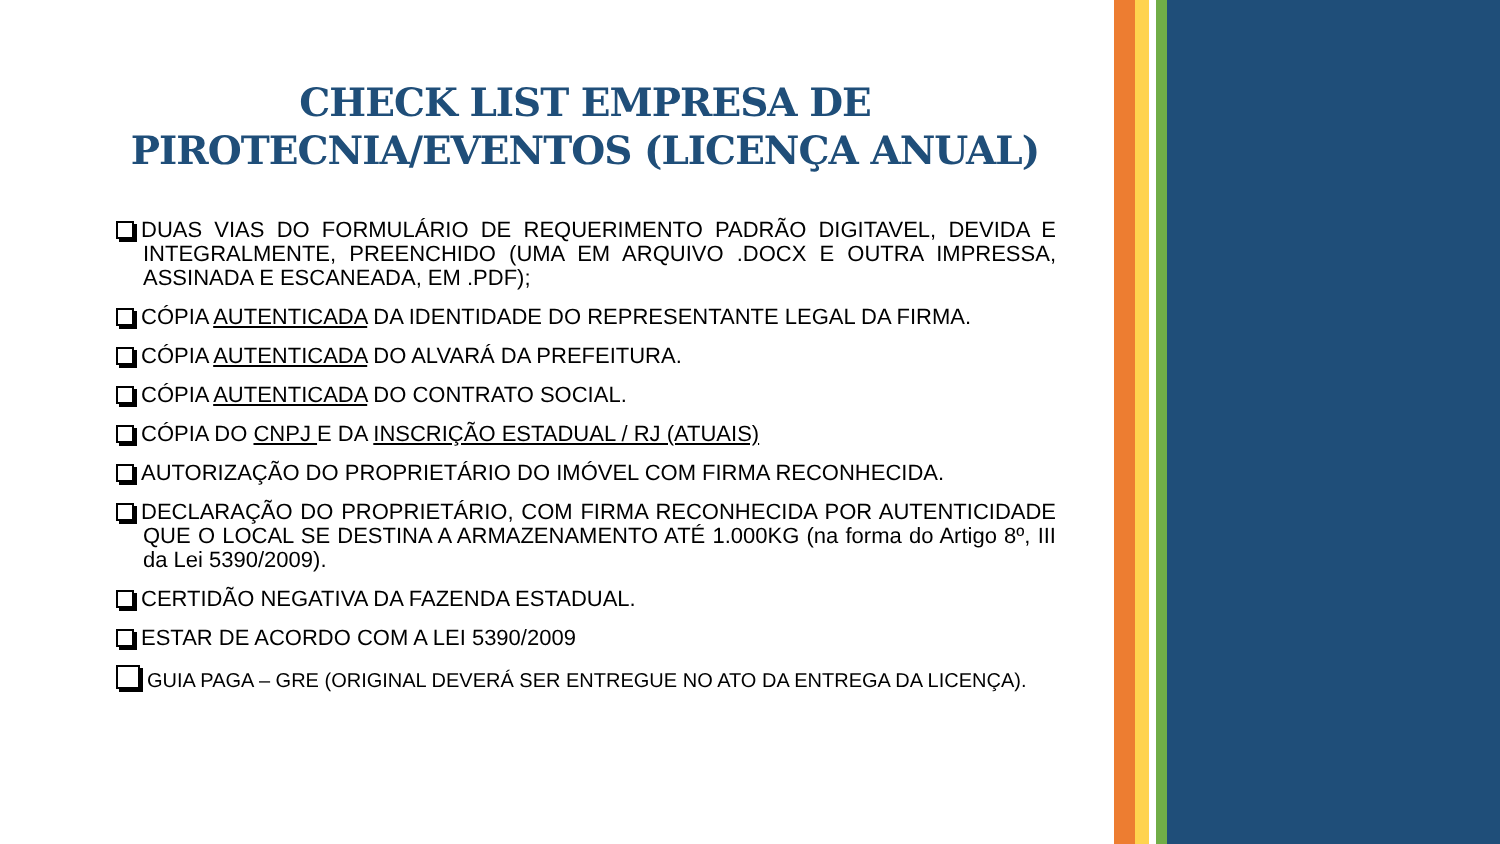CHECK LIST EMPRESA DE
PIROTECNIA/EVENTOS (LICENÇA ANUAL)
DUAS VIAS DO FORMULÁRIO DE REQUERIMENTO PADRÃO DIGITAVEL, DEVIDA E INTEGRALMENTE, PREENCHIDO (UMA EM ARQUIVO .DOCX E OUTRA IMPRESSA, ASSINADA E ESCANEADA, EM .PDF);
CÓPIA AUTENTICADA DA IDENTIDADE DO REPRESENTANTE LEGAL DA FIRMA.
CÓPIA AUTENTICADA DO ALVARÁ DA PREFEITURA.
CÓPIA AUTENTICADA DO CONTRATO SOCIAL.
CÓPIA DO CNPJ E DA INSCRIÇÃO ESTADUAL / RJ (ATUAIS)
AUTORIZAÇÃO DO PROPRIETÁRIO DO IMÓVEL COM FIRMA RECONHECIDA.
DECLARAÇÃO DO PROPRIETÁRIO, COM FIRMA RECONHECIDA POR AUTENTICIDADE QUE O LOCAL SE DESTINA A ARMAZENAMENTO ATÉ 1.000KG (na forma do Artigo 8º, III da Lei 5390/2009).
CERTIDÃO NEGATIVA DA FAZENDA ESTADUAL.
ESTAR DE ACORDO COM A LEI 5390/2009
GUIA PAGA – GRE (ORIGINAL DEVERÁ SER ENTREGUE NO ATO DA ENTREGA DA LICENÇA).